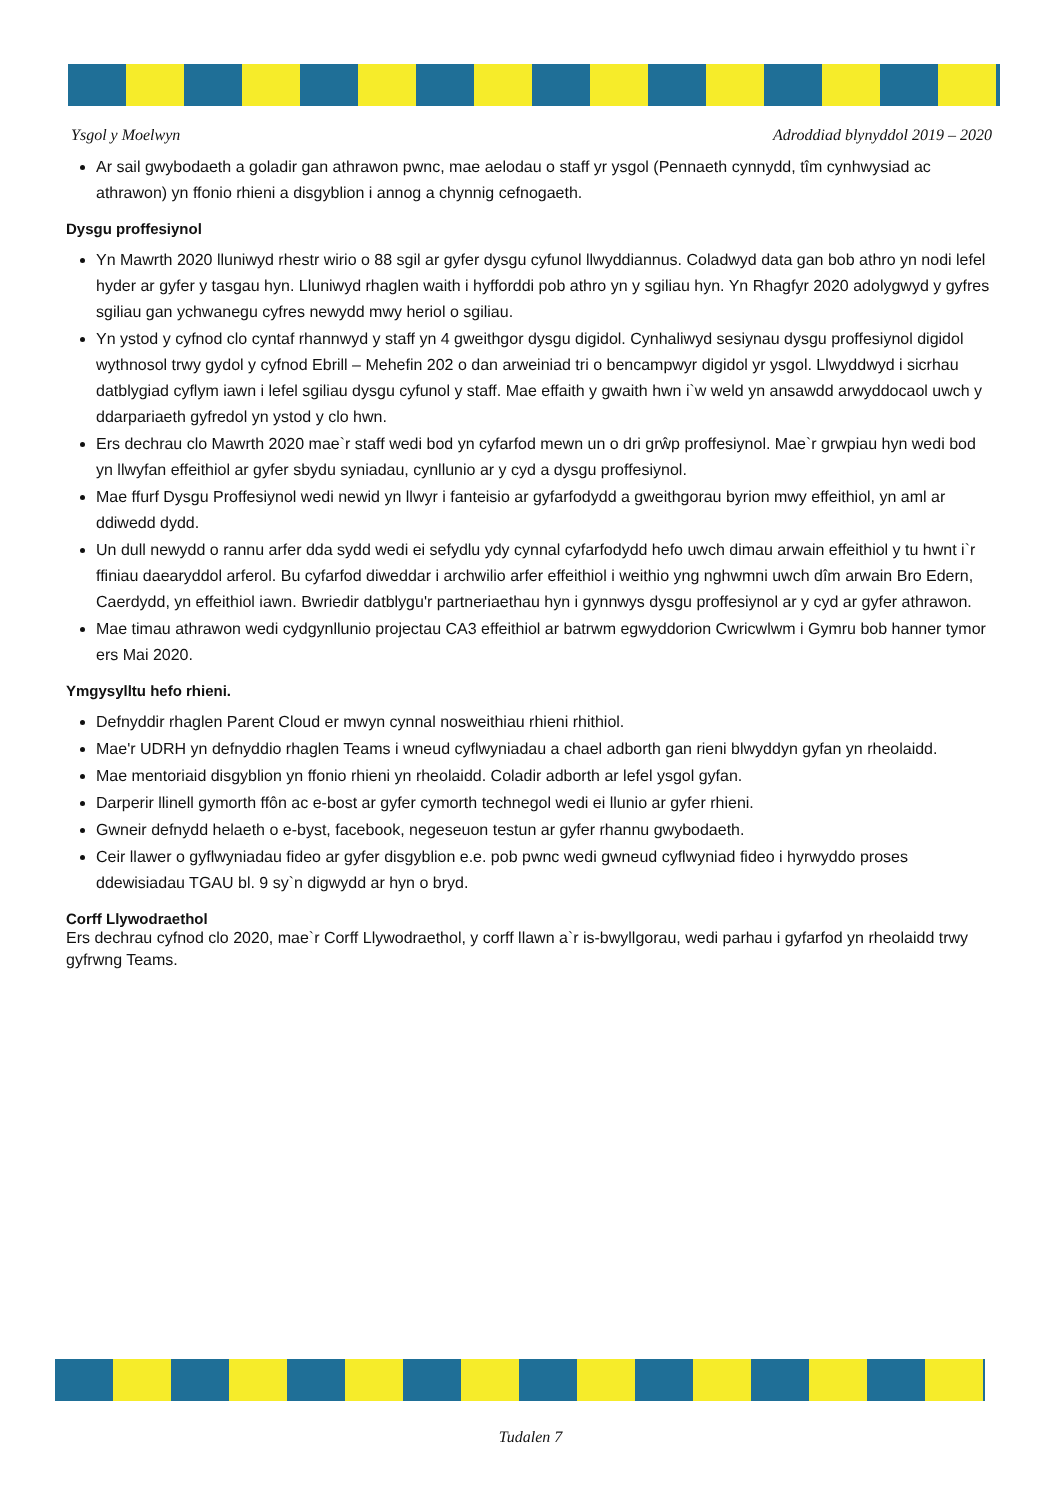Ysgol y Moelwyn Adroddiad blynyddol 2019 – 2020
Ar sail gwybodaeth a goladir gan athrawon pwnc, mae aelodau o staff yr ysgol (Pennaeth cynnydd, tîm cynhwysiad ac athrawon) yn ffonio rhieni a disgyblion i annog a chynnig cefnogaeth.
Dysgu proffesiynol
Yn Mawrth 2020 lluniwyd rhestr wirio o 88 sgil ar gyfer dysgu cyfunol llwyddiannus. Coladwyd data gan bob athro yn nodi lefel hyder ar gyfer y tasgau hyn. Lluniwyd rhaglen waith i hyfforddi pob athro yn y sgiliau hyn. Yn Rhagfyr 2020 adolygwyd y gyfres sgiliau gan ychwanegu cyfres newydd mwy heriol o sgiliau.
Yn ystod y cyfnod clo cyntaf rhannwyd y staff yn 4 gweithgor dysgu digidol. Cynhaliwyd sesiynau dysgu proffesiynol digidol wythnosol trwy gydol y cyfnod Ebrill – Mehefin 202 o dan arweiniad tri o bencampwyr digidol yr ysgol. Llwyddwyd i sicrhau datblygiad cyflym iawn i lefel sgiliau dysgu cyfunol y staff. Mae effaith y gwaith hwn i`w weld yn ansawdd arwyddocaol uwch y ddarpariaeth gyfredol yn ystod y clo hwn.
Ers dechrau clo Mawrth 2020 mae`r staff wedi bod yn cyfarfod mewn un o dri grŵp proffesiynol. Mae`r grwpiau hyn wedi bod yn llwyfan effeithiol ar gyfer sbydu syniadau, cynllunio ar y cyd a dysgu proffesiynol.
Mae ffurf Dysgu Proffesiynol wedi newid yn llwyr i fanteisio ar gyfarfodydd a gweithgorau byrion mwy effeithiol, yn aml ar ddiwedd dydd.
Un dull newydd o rannu arfer dda sydd wedi ei sefydlu ydy cynnal cyfarfodydd hefo uwch dimau arwain effeithiol y tu hwnt i`r ffiniau daearyddol arferol. Bu cyfarfod diweddar i archwilio arfer effeithiol i weithio yng nghwmni uwch dîm arwain Bro Edern, Caerdydd, yn effeithiol iawn. Bwriedir datblygu'r partneriaethau hyn i gynnwys dysgu proffesiynol ar y cyd ar gyfer athrawon.
Mae timau athrawon wedi cydgynllunio projectau CA3 effeithiol ar batrwm egwyddorion Cwricwlwm i Gymru bob hanner tymor ers Mai 2020.
Ymgysylltu hefo rhieni.
Defnyddir rhaglen Parent Cloud er mwyn cynnal nosweithiau rhieni rhithiol.
Mae'r UDRH yn defnyddio rhaglen Teams i wneud cyflwyniadau a chael adborth gan rieni blwyddyn gyfan yn rheolaidd.
Mae mentoriaid disgyblion yn ffonio rhieni yn rheolaidd. Coladir adborth ar lefel ysgol gyfan.
Darperir llinell gymorth ffôn ac e-bost ar gyfer cymorth technegol wedi ei llunio ar gyfer rhieni.
Gwneir defnydd helaeth o e-byst, facebook, negeseuon testun ar gyfer rhannu gwybodaeth.
Ceir llawer o gyflwyniadau fideo ar gyfer disgyblion e.e. pob pwnc wedi gwneud cyflwyniad fideo i hyrwyddo proses ddewisiadau TGAU bl. 9 sy`n digwydd ar hyn o bryd.
Corff Llywodraethol
Ers dechrau cyfnod clo 2020, mae`r Corff Llywodraethol, y corff llawn a`r is-bwyllgorau, wedi parhau i gyfarfod yn rheolaidd trwy gyfrwng Teams.
Tudalen 7